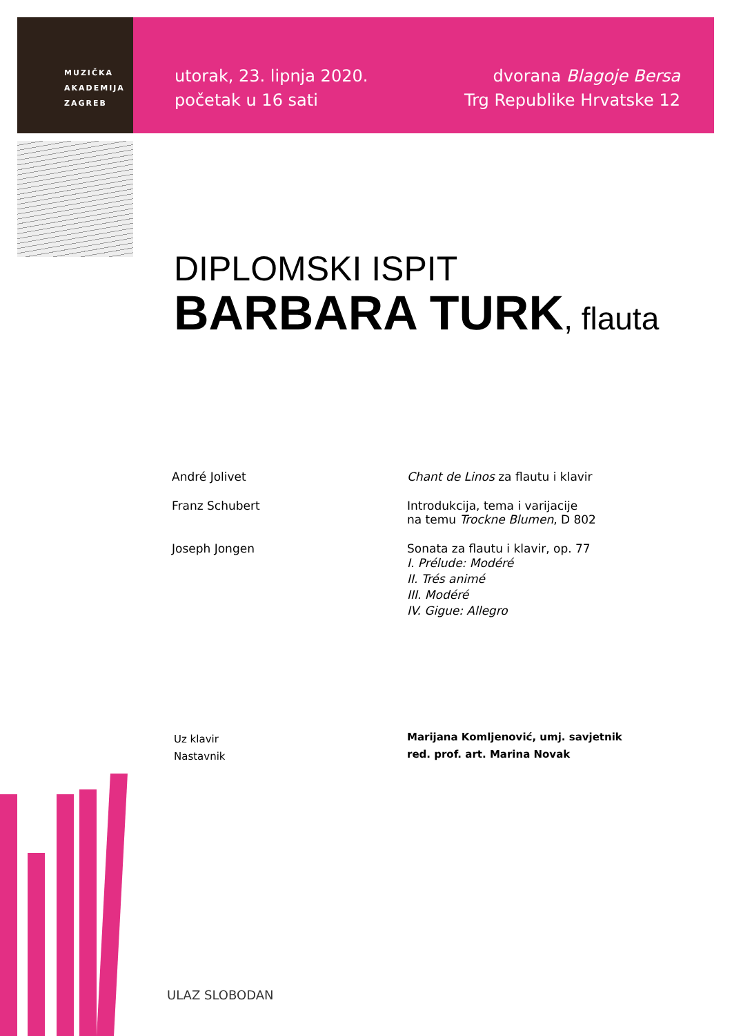MUZIČKA
AKADEMIJA
ZAGREB
utorak, 23. lipnja 2020.
početak u 16 sati
dvorana Blagoje Bersa
Trg Republike Hrvatske 12
DIPLOMSKI ISPIT
BARBARA TURK, flauta
André Jolivet Chant de Linos za flautu i klavir
Franz Schubert Introdukcija, tema i varijacije
na temu Trockne Blumen, D 802
Joseph Jongen Sonata za flautu i klavir, op. 77
I. Prélude: Modéré
II. Trés animé
III. Modéré
IV. Gigue: Allegro
Uz klavir
Nastavnik
Marijana Komljenović, umj. savjetnik
red. prof. art. Marina Novak
ULAZ SLOBODAN